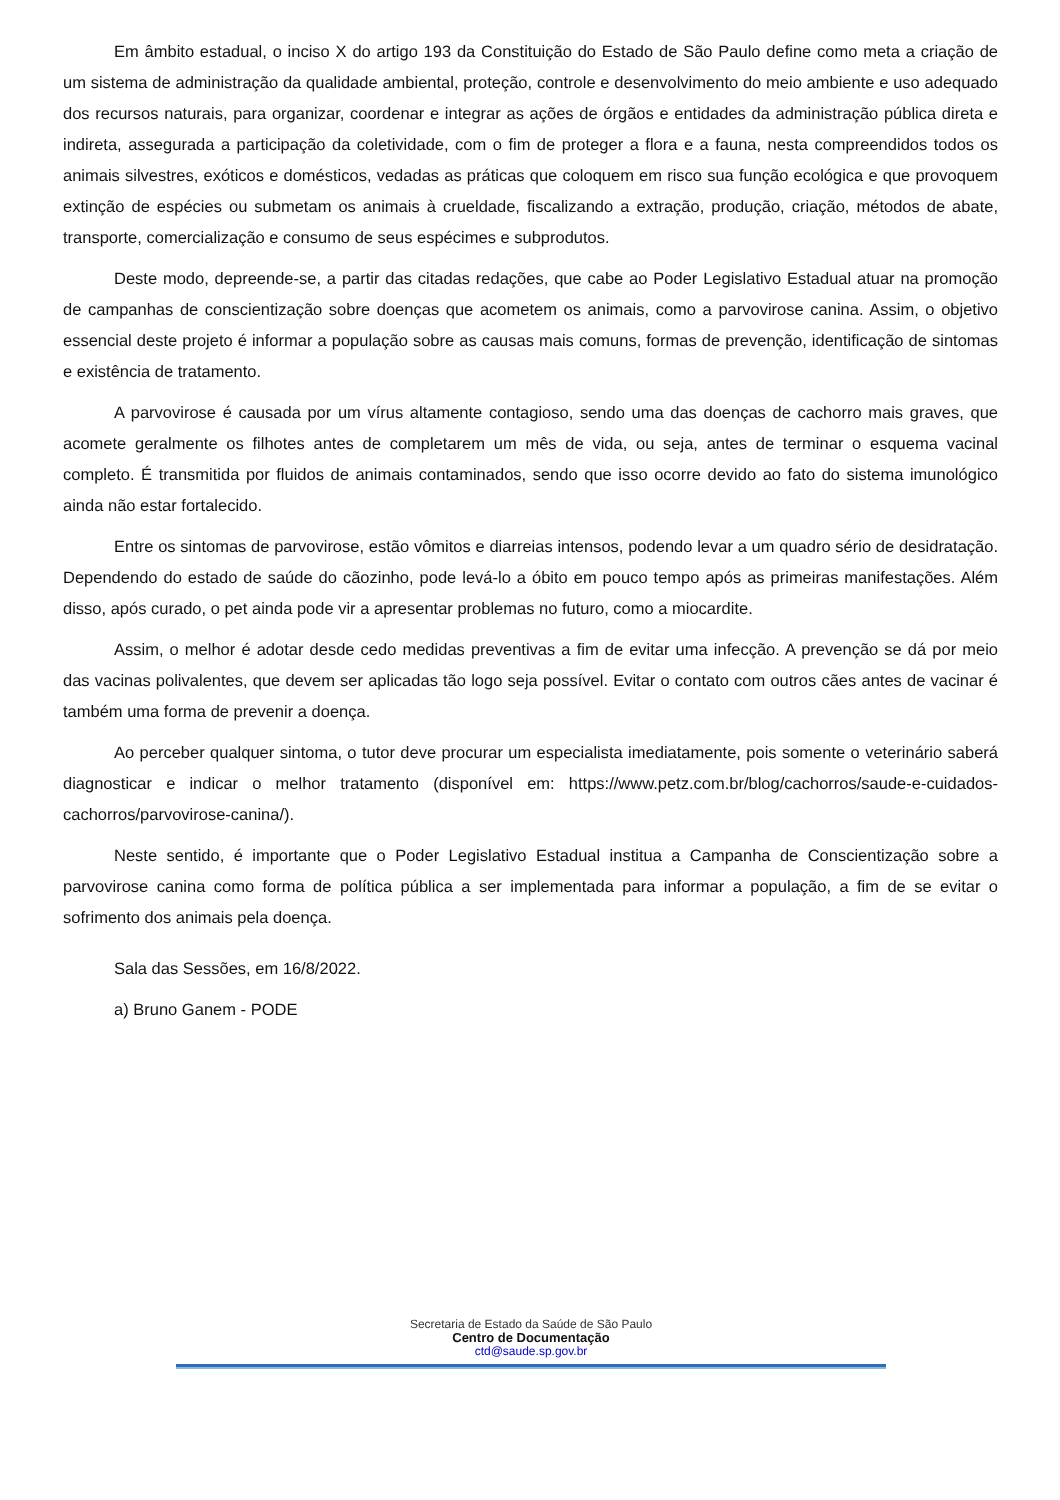Em âmbito estadual, o inciso X do artigo 193 da Constituição do Estado de São Paulo define como meta a criação de um sistema de administração da qualidade ambiental, proteção, controle e desenvolvimento do meio ambiente e uso adequado dos recursos naturais, para organizar, coordenar e integrar as ações de órgãos e entidades da administração pública direta e indireta, assegurada a participação da coletividade, com o fim de proteger a flora e a fauna, nesta compreendidos todos os animais silvestres, exóticos e domésticos, vedadas as práticas que coloquem em risco sua função ecológica e que provoquem extinção de espécies ou submetam os animais à crueldade, fiscalizando a extração, produção, criação, métodos de abate, transporte, comercialização e consumo de seus espécimes e subprodutos.
Deste modo, depreende-se, a partir das citadas redações, que cabe ao Poder Legislativo Estadual atuar na promoção de campanhas de conscientização sobre doenças que acometem os animais, como a parvovirose canina. Assim, o objetivo essencial deste projeto é informar a população sobre as causas mais comuns, formas de prevenção, identificação de sintomas e existência de tratamento.
A parvovirose é causada por um vírus altamente contagioso, sendo uma das doenças de cachorro mais graves, que acomete geralmente os filhotes antes de completarem um mês de vida, ou seja, antes de terminar o esquema vacinal completo. É transmitida por fluidos de animais contaminados, sendo que isso ocorre devido ao fato do sistema imunológico ainda não estar fortalecido.
Entre os sintomas de parvovirose, estão vômitos e diarreias intensos, podendo levar a um quadro sério de desidratação. Dependendo do estado de saúde do cãozinho, pode levá-lo a óbito em pouco tempo após as primeiras manifestações. Além disso, após curado, o pet ainda pode vir a apresentar problemas no futuro, como a miocardite.
Assim, o melhor é adotar desde cedo medidas preventivas a fim de evitar uma infecção. A prevenção se dá por meio das vacinas polivalentes, que devem ser aplicadas tão logo seja possível. Evitar o contato com outros cães antes de vacinar é também uma forma de prevenir a doença.
Ao perceber qualquer sintoma, o tutor deve procurar um especialista imediatamente, pois somente o veterinário saberá diagnosticar e indicar o melhor tratamento (disponível em: https://www.petz.com.br/blog/cachorros/saude-e-cuidados-cachorros/parvovirose-canina/).
Neste sentido, é importante que o Poder Legislativo Estadual institua a Campanha de Conscientização sobre a parvovirose canina como forma de política pública a ser implementada para informar a população, a fim de se evitar o sofrimento dos animais pela doença.
Sala das Sessões, em 16/8/2022.
a) Bruno Ganem - PODE
Secretaria de Estado da Saúde de São Paulo
Centro de Documentação
ctd@saude.sp.gov.br